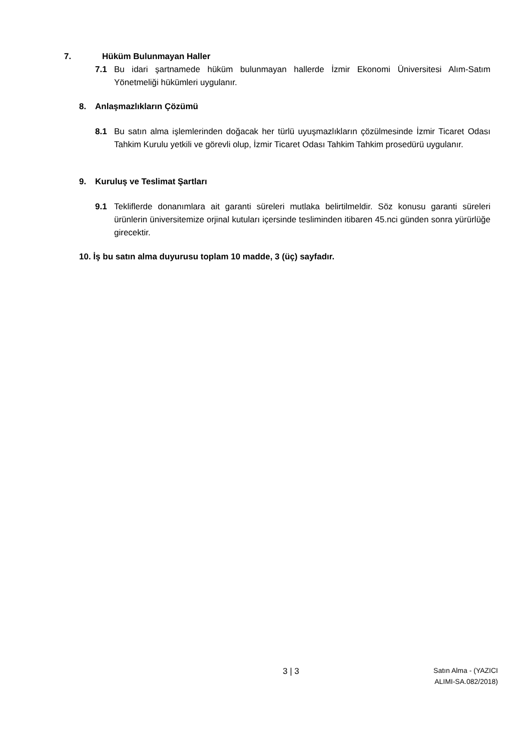7. Hüküm Bulunmayan Haller
7.1 Bu idari şartnamede hüküm bulunmayan hallerde İzmir Ekonomi Üniversitesi Alım-Satım Yönetmeliği hükümleri uygulanır.
8. Anlaşmazlıkların Çözümü
8.1 Bu satın alma işlemlerinden doğacak her türlü uyuşmazlıkların çözülmesinde İzmir Ticaret Odası Tahkim Kurulu yetkili ve görevli olup, İzmir Ticaret Odası Tahkim Tahkim prosedürü uygulanır.
9. Kuruluş ve Teslimat Şartları
9.1 Tekliflerde donanımlara ait garanti süreleri mutlaka belirtilmeldir. Söz konusu garanti süreleri ürünlerin üniversitemize orjinal kutuları içersinde tesliminden itibaren 45.nci günden sonra yürürlüğe girecektir.
10. İş bu satın alma duyurusu toplam 10 madde, 3 (üç) sayfadır.
3 | 3
Satın Alma - (YAZICI ALIMI-SA.082/2018)